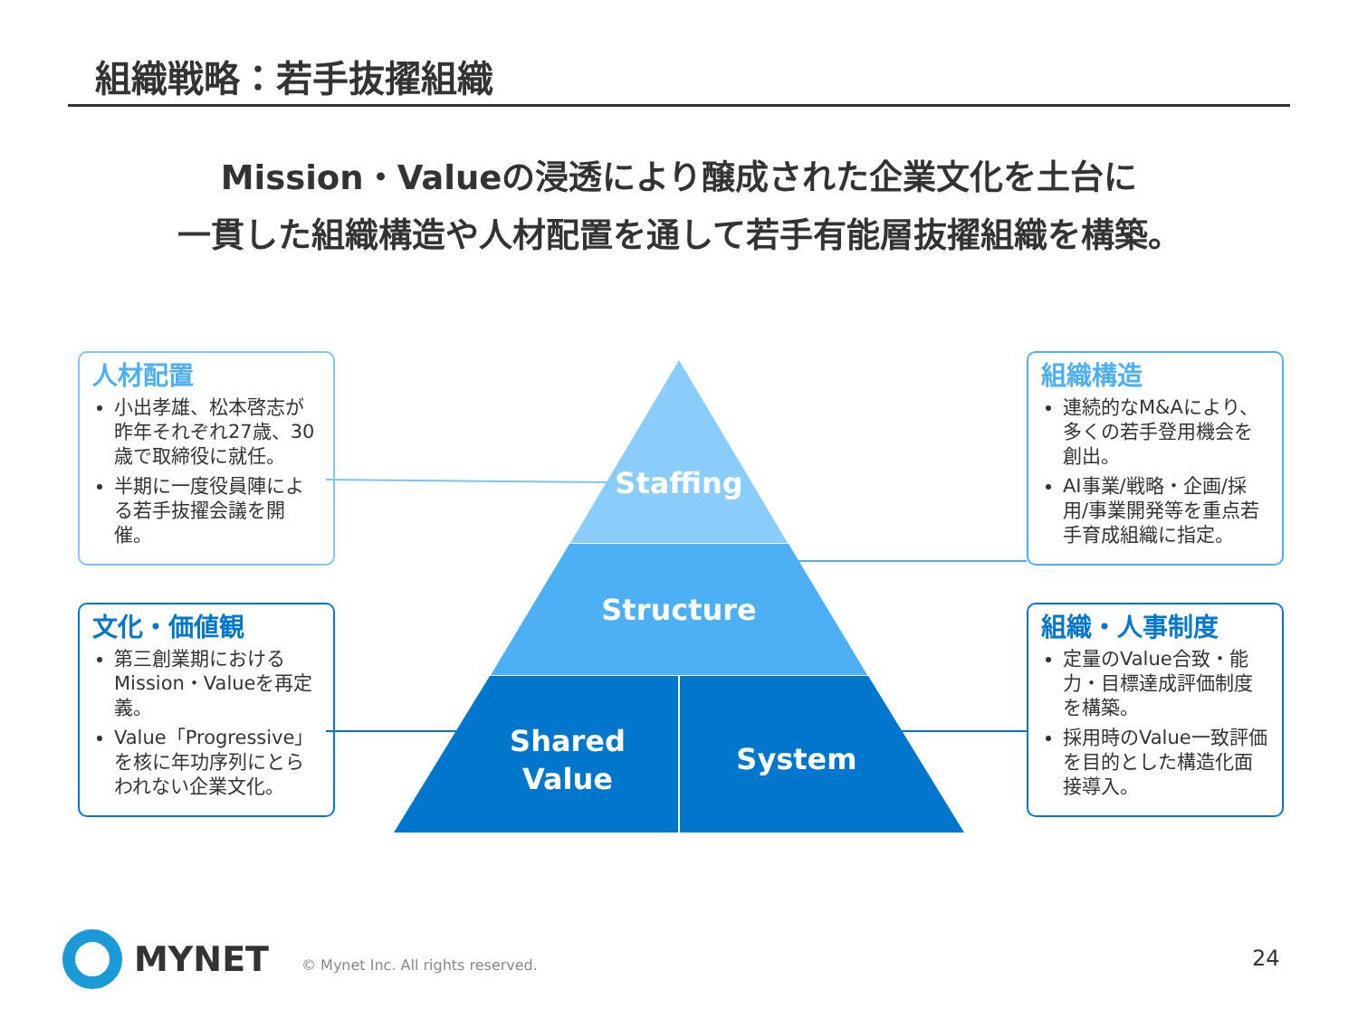組織戦略：若手抜擢組織
Mission・Valueの浸透により醸成された企業文化を土台に
一貫した組織構造や人材配置を通して若手有能層抜擢組織を構築。
Staffing
Structure
Shared
Value
System
人材配置
小出孝雄、松本啓志が昨年それぞれ27歳、30歳で取締役に就任。
半期に一度役員陣による若手抜擢会議を開催。
組織構造
連続的なM&Aにより、多くの若手登用機会を創出。
AI事業/戦略・企画/採用/事業開発等を重点若手育成組織に指定。
文化・価値観
第三創業期におけるMission・Valueを再定義。
Value「Progressive」を核に年功序列にとらわれない企業文化。
組織・人事制度
定量のValue合致・能力・目標達成評価制度を構築。
採用時のValue一致評価を目的とした構造化面接導入。
MYNET
© Mynet Inc. All rights reserved.
24